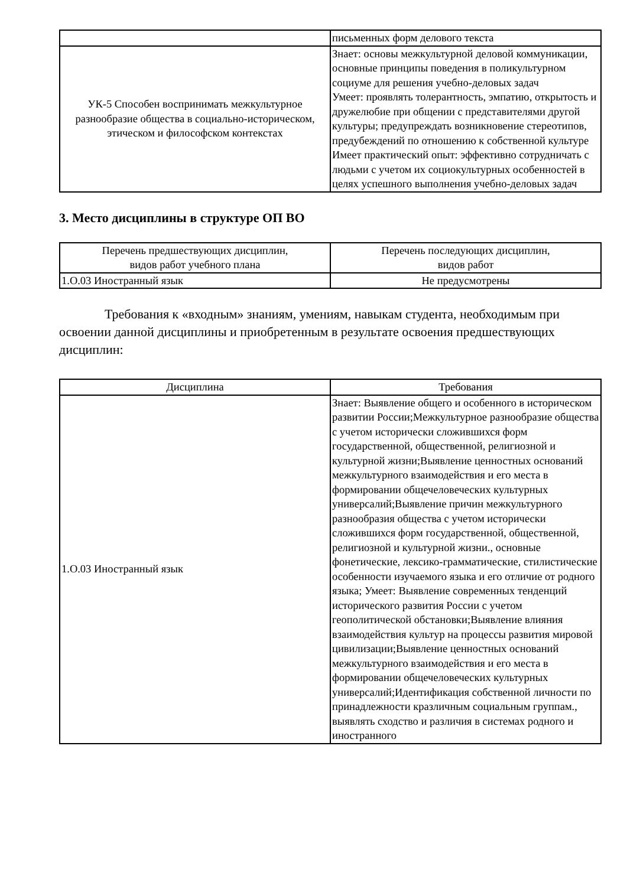| | письменных форм делового текста |
| УК-5 Способен воспринимать межкультурное разнообразие общества в социально-историческом, этическом и философском контекстах | Знает: основы межкультурной деловой коммуникации, основные принципы поведения в поликультурном социуме для решения учебно-деловых задач Умеет: проявлять толерантность, эмпатию, открытость и дружелюбие при общении с представителями другой культуры; предупреждать возникновение стереотипов, предубеждений по отношению к собственной культуре Имеет практический опыт: эффективно сотрудничать с людьми с учетом их социокультурных особенностей в целях успешного выполнения учебно-деловых задач |
3. Место дисциплины в структуре ОП ВО
| Перечень предшествующих дисциплин, видов работ учебного плана | Перечень последующих дисциплин, видов работ |
| --- | --- |
| 1.О.03 Иностранный язык | Не предусмотрены |
Требования к «входным» знаниям, умениям, навыкам студента, необходимым при освоении данной дисциплины и приобретенным в результате освоения предшествующих дисциплин:
| Дисциплина | Требования |
| --- | --- |
| 1.О.03 Иностранный язык | Знает: Выявление общего и особенного в историческом развитии России;Межкультурное разнообразие общества с учетом исторически сложившихся форм государственной, общественной, религиозной и культурной жизни;Выявление ценностных оснований межкультурного взаимодействия и его места в формировании общечеловеческих культурных универсалий;Выявление причин межкультурного разнообразия общества с учетом исторически сложившихся форм государственной, общественной, религиозной и культурной жизни., основные фонетические, лексико-грамматические, стилистические особенности изучаемого языка и его отличие от родного языка; Умеет: Выявление современных тенденций исторического развития России с учетом геополитической обстановки;Выявление влияния взаимодействия культур на процессы развития мировой цивилизации;Выявление ценностных оснований межкультурного взаимодействия и его места в формировании общечеловеческих культурных универсалий;Идентификация собственной личности по принадлежности кразличным социальным группам., выявлять сходство и различия в системах родного и иностранного |